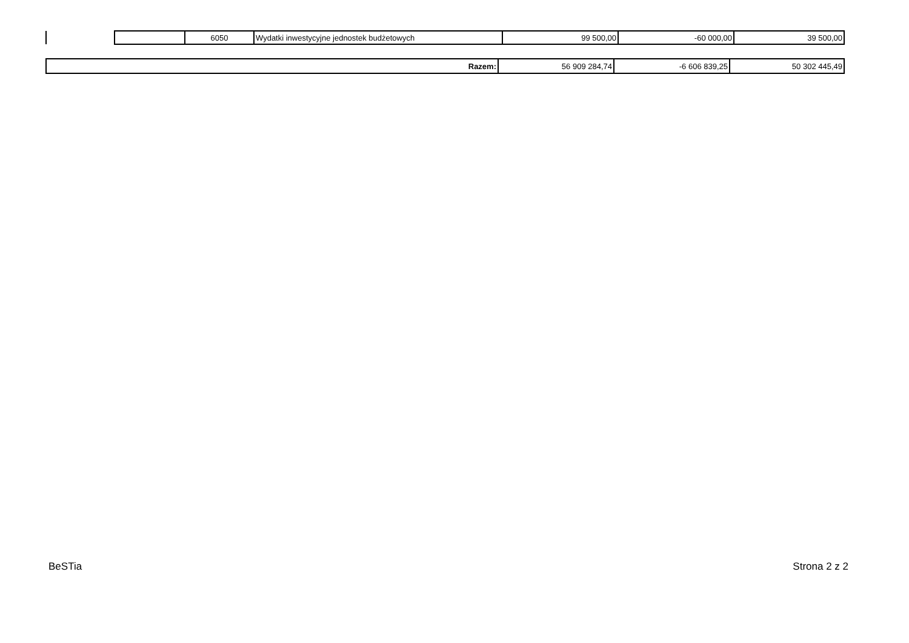| | 6050 | Wydatki inwestycyjne jednostek budżetowych | 99 500,00 | -60 000,00 | 39 500,00 |
| Razem: | 56 909 284,74 | -6 606 839,25 | 50 302 445,49 |
BeSTia Strona 2 z 2